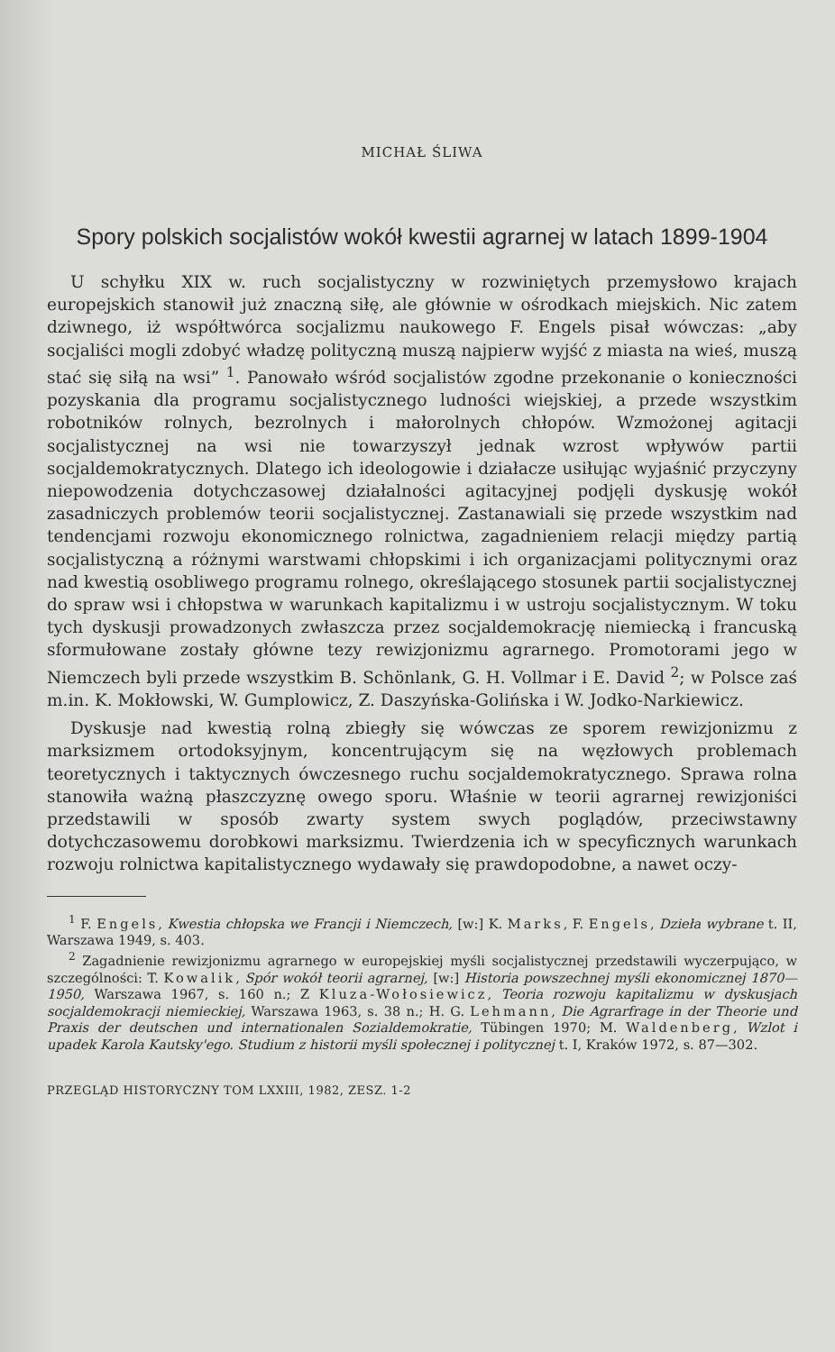MICHAŁ ŚLIWA
Spory polskich socjalistów wokół kwestii agrarnej w latach 1899-1904
U schyłku XIX w. ruch socjalistyczny w rozwiniętych przemysłowo krajach europejskich stanowił już znaczną siłę, ale głównie w ośrodkach miejskich. Nic zatem dziwnego, iż współtwórca socjalizmu naukowego F. Engels pisał wówczas: „aby socjaliści mogli zdobyć władzę polityczną muszą najpierw wyjść z miasta na wieś, muszą stać się siłą na wsi” <sup>1</sup>. Panowało wśród socjalistów zgodne przekonanie o konieczności pozyskania dla programu socjalistycznego ludności wiejskiej, a przede wszystkim robotników rolnych, bezrolnych i małorolnych chłopów. Wzmożonej agitacji socjalistycznej na wsi nie towarzyszył jednak wzrost wpływów partii socjaldemokratycznych. Dlatego ich ideologowie i działacze usiłując wyjaśnić przyczyny niepowodzenia dotychczasowej działalności agitacyjnej podjęli dyskusję wokół zasadniczych problemów teorii socjalistycznej. Zastanawiali się przede wszystkim nad tendencjami rozwoju ekonomicznego rolnictwa, zagadnieniem relacji między partią socjalistyczną a różnymi warstwami chłopskimi i ich organizacjami politycznymi oraz nad kwestią osobliwego programu rolnego, określającego stosunek partii socjalistycznej do spraw wsi i chłopstwa w warunkach kapitalizmu i w ustroju socjalistycznym. W toku tych dyskusji prowadzonych zwłaszcza przez socjaldemokrację niemiecką i francuską sformułowane zostały główne tezy rewizjonizmu agrarnego. Promotorami jego w Niemczech byli przede wszystkim B. Schönlank, G. H. Vollmar i E. David <sup>2</sup>; w Polsce zaś m.in. K. Mokłowski, W. Gumplowicz, Z. Daszyńska-Golińska i W. Jodko-Narkiewicz.
Dyskusje nad kwestią rolną zbiegły się wówczas ze sporem rewizjonizmu z marksizmem ortodoksyjnym, koncentrującym się na węzłowych problemach teoretycznych i taktycznych ówczesnego ruchu socjaldemokratycznego. Sprawa rolna stanowiła ważną płaszczyznę owego sporu. Właśnie w teorii agrarnej rewizjoniści przedstawili w sposób zwarty system swych poglądów, przeciwstawny dotychczasowemu dorobkowi marksizmu. Twierdzenia ich w specyficznych warunkach rozwoju rolnictwa kapitalistycznego wydawały się prawdopodobne, a nawet oczy-
<sup>1</sup> F. Engels, Kwestia chłopska we Francji i Niemczech, [w:] K. Marks, F. Engels, Dzieła wybrane t. II, Warszawa 1949, s. 403.
<sup>2</sup> Zagadnienie rewizjonizmu agrarnego w europejskiej myśli socjalistycznej przedstawili wyczerpująco, w szczególności: T. Kowalik, Spór wokół teorii agrarnej, [w:] Historia powszechnej myśli ekonomicznej 1870—1950, Warszawa 1967, s. 160 n.; Z Kluza-Wołosiewicz, Teoria rozwoju kapitalizmu w dyskusjach socjaldemokracji niemieckiej, Warszawa 1963, s. 38 n.; H. G. Lehmann, Die Agrarfrage in der Theorie und Praxis der deutschen und internationalen Sozialdemokratie, Tübingen 1970; M. Waldenberg, Wzlot i upadek Karola Kautsky'ego. Studium z historii myśli społecznej i politycznej t. I, Kraków 1972, s. 87—302.
PRZEGLĄD HISTORYCZNY TOM LXXIII, 1982, ZESZ. 1-2